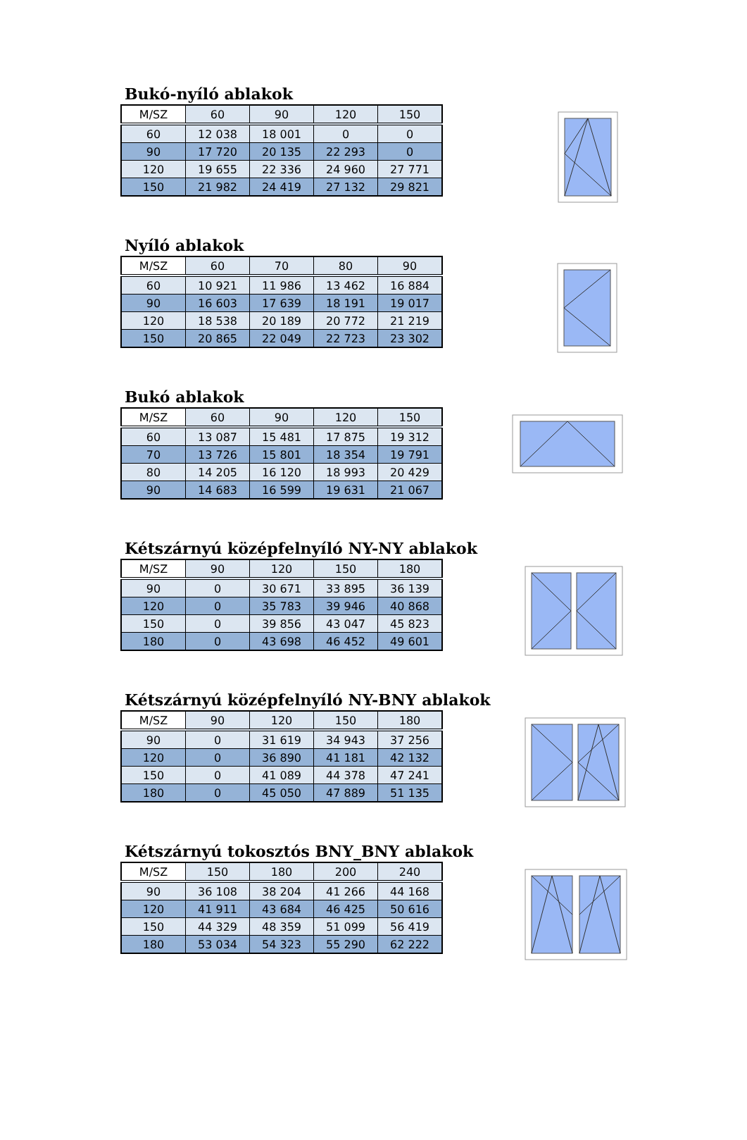Bukó-nyíló ablakok
| M/SZ | 60 | 90 | 120 | 150 |
| 60 | 12 038 | 18 001 | 0 | 0 |
| 90 | 17 720 | 20 135 | 22 293 | 0 |
| 120 | 19 655 | 22 336 | 24 960 | 27 771 |
| 150 | 21 982 | 24 419 | 27 132 | 29 821 |
Nyíló ablakok
| M/SZ | 60 | 70 | 80 | 90 |
| 60 | 10 921 | 11 986 | 13 462 | 16 884 |
| 90 | 16 603 | 17 639 | 18 191 | 19 017 |
| 120 | 18 538 | 20 189 | 20 772 | 21 219 |
| 150 | 20 865 | 22 049 | 22 723 | 23 302 |
Bukó ablakok
| M/SZ | 60 | 90 | 120 | 150 |
| 60 | 13 087 | 15 481 | 17 875 | 19 312 |
| 70 | 13 726 | 15 801 | 18 354 | 19 791 |
| 80 | 14 205 | 16 120 | 18 993 | 20 429 |
| 90 | 14 683 | 16 599 | 19 631 | 21 067 |
Kétszárnyú középfelnyíló NY-NY ablakok
| M/SZ | 90 | 120 | 150 | 180 |
| 90 | 0 | 30 671 | 33 895 | 36 139 |
| 120 | 0 | 35 783 | 39 946 | 40 868 |
| 150 | 0 | 39 856 | 43 047 | 45 823 |
| 180 | 0 | 43 698 | 46 452 | 49 601 |
Kétszárnyú középfelnyíló NY-BNY ablakok
| M/SZ | 90 | 120 | 150 | 180 |
| 90 | 0 | 31 619 | 34 943 | 37 256 |
| 120 | 0 | 36 890 | 41 181 | 42 132 |
| 150 | 0 | 41 089 | 44 378 | 47 241 |
| 180 | 0 | 45 050 | 47 889 | 51 135 |
Kétszárnyú tokosztós BNY_BNY ablakok
| M/SZ | 150 | 180 | 200 | 240 |
| 90 | 36 108 | 38 204 | 41 266 | 44 168 |
| 120 | 41 911 | 43 684 | 46 425 | 50 616 |
| 150 | 44 329 | 48 359 | 51 099 | 56 419 |
| 180 | 53 034 | 54 323 | 55 290 | 62 222 |